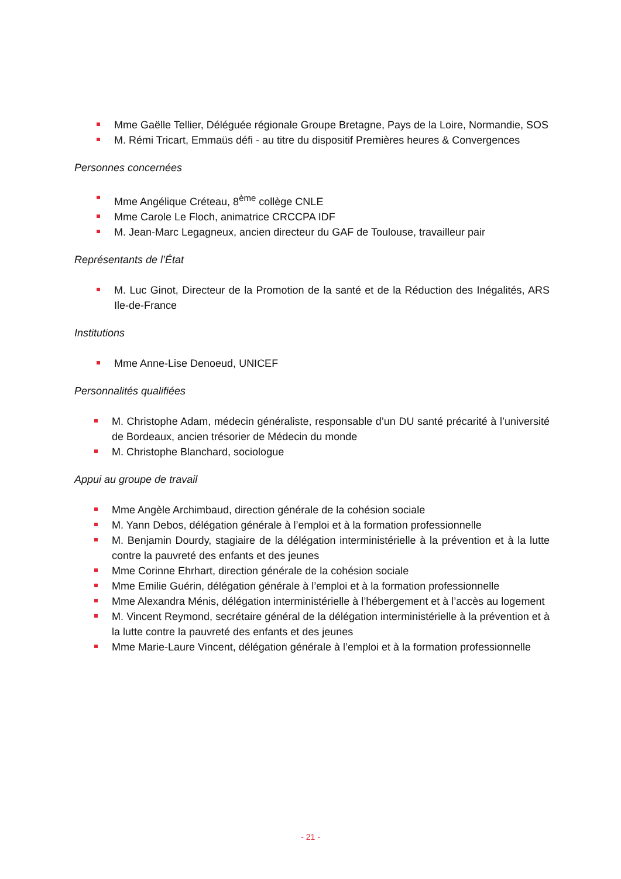Mme Gaëlle Tellier, Déléguée régionale Groupe Bretagne, Pays de la Loire, Normandie, SOS
M. Rémi Tricart, Emmaüs défi - au titre du dispositif Premières heures & Convergences
Personnes concernées
Mme Angélique Créteau, 8<sup>ème</sup> collège CNLE
Mme Carole Le Floch, animatrice CRCCPA IDF
M. Jean-Marc Legagneux, ancien directeur du GAF de Toulouse, travailleur pair
Représentants de l’État
M. Luc Ginot, Directeur de la Promotion de la santé et de la Réduction des Inégalités, ARS Ile-de-France
Institutions
Mme Anne-Lise Denoeud, UNICEF
Personnalités qualifiées
M. Christophe Adam, médecin généraliste, responsable d’un DU santé précarité à l’université de Bordeaux, ancien trésorier de Médecin du monde
M. Christophe Blanchard, sociologue
Appui au groupe de travail
Mme Angèle Archimbaud, direction générale de la cohésion sociale
M. Yann Debos, délégation générale à l’emploi et à la formation professionnelle
M. Benjamin Dourdy, stagiaire de la délégation interministérielle à la prévention et à la lutte contre la pauvreté des enfants et des jeunes
Mme Corinne Ehrhart, direction générale de la cohésion sociale
Mme Emilie Guérin, délégation générale à l’emploi et à la formation professionnelle
Mme Alexandra Ménis, délégation interministérielle à l’hébergement et à l’accès au logement
M. Vincent Reymond, secrétaire général de la délégation interministérielle à la prévention et à la lutte contre la pauvreté des enfants et des jeunes
Mme Marie-Laure Vincent, délégation générale à l’emploi et à la formation professionnelle
- 21 -